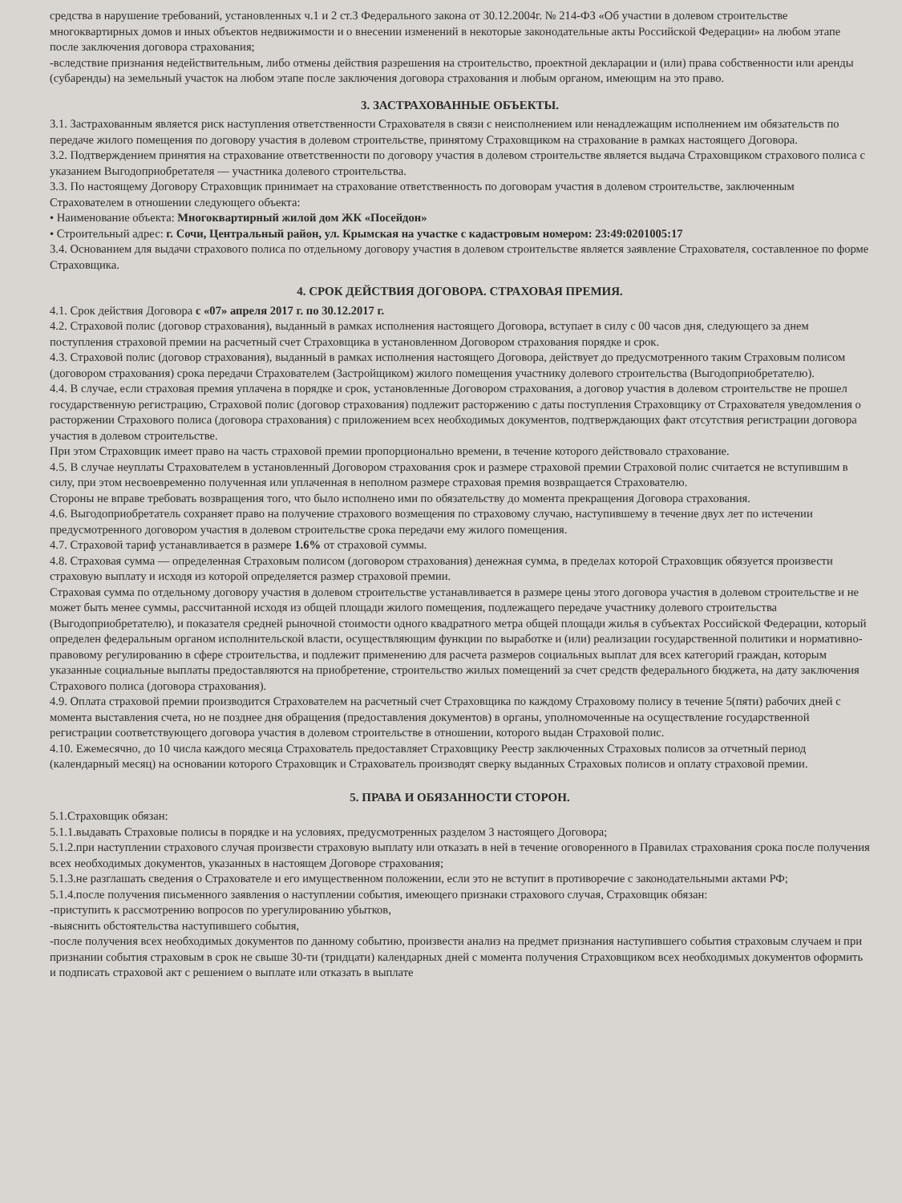средства в нарушение требований, установленных ч.1 и 2 ст.3 Федерального закона от 30.12.2004г. № 214-ФЗ «Об участии в долевом строительстве многоквартирных домов и иных объектов недвижимости и о внесении изменений в некоторые законодательные акты Российской Федерации» на любом этапе после заключения договора страхования;
-вследствие признания недействительным, либо отмены действия разрешения на строительство, проектной декларации и (или) права собственности или аренды (субаренды) на земельный участок на любом этапе после заключения договора страхования и любым органом, имеющим на это право.
3. ЗАСТРАХОВАННЫЕ ОБЪЕКТЫ.
3.1. Застрахованным является риск наступления ответственности Страхователя в связи с неисполнением или ненадлежащим исполнением им обязательств по передаче жилого помещения по договору участия в долевом строительстве, принятому Страховщиком на страхование в рамках настоящего Договора.
3.2. Подтверждением принятия на страхование ответственности по договору участия в долевом строительстве является выдача Страховщиком страхового полиса с указанием Выгодоприобретателя — участника долевого строительства.
3.3. По настоящему Договору Страховщик принимает на страхование ответственность по договорам участия в долевом строительстве, заключенным Страхователем в отношении следующего объекта:
• Наименование объекта: Многоквартирный жилой дом ЖК «Посейдон»
• Строительный адрес: г. Сочи, Центральный район, ул. Крымская на участке с кадастровым номером: 23:49:0201005:17
3.4. Основанием для выдачи страхового полиса по отдельному договору участия в долевом строительстве является заявление Страхователя, составленное по форме Страховщика.
4. СРОК ДЕЙСТВИЯ ДОГОВОРА. СТРАХОВАЯ ПРЕМИЯ.
4.1. Срок действия Договора с «07» апреля 2017 г. по 30.12.2017 г.
4.2. Страховой полис (договор страхования), выданный в рамках исполнения настоящего Договора, вступает в силу с 00 часов дня, следующего за днем поступления страховой премии на расчетный счет Страховщика в установленном Договором страхования порядке и срок.
4.3. Страховой полис (договор страхования), выданный в рамках исполнения настоящего Договора, действует до предусмотренного таким Страховым полисом (договором страхования) срока передачи Страхователем (Застройщиком) жилого помещения участнику долевого строительства (Выгодоприобретателю).
4.4. В случае, если страховая премия уплачена в порядке и срок, установленные Договором страхования, а договор участия в долевом строительстве не прошел государственную регистрацию, Страховой полис (договор страхования) подлежит расторжению с даты поступления Страховщику от Страхователя уведомления о расторжении Страхового полиса (договора страхования) с приложением всех необходимых документов, подтверждающих факт отсутствия регистрации договора участия в долевом строительстве.
При этом Страховщик имеет право на часть страховой премии пропорционально времени, в течение которого действовало страхование.
4.5. В случае неуплаты Страхователем в установленный Договором страхования срок и размере страховой премии Страховой полис считается не вступившим в силу, при этом несвоевременно полученная или уплаченная в неполном размере страховая премия возвращается Страхователю.
Стороны не вправе требовать возвращения того, что было исполнено ими по обязательству до момента прекращения Договора страхования.
4.6. Выгодоприобретатель сохраняет право на получение страхового возмещения по страховому случаю, наступившему в течение двух лет по истечении предусмотренного договором участия в долевом строительстве срока передачи ему жилого помещения.
4.7. Страховой тариф устанавливается в размере 1.6% от страховой суммы.
4.8. Страховая сумма — определенная Страховым полисом (договором страхования) денежная сумма, в пределах которой Страховщик обязуется произвести страховую выплату и исходя из которой определяется размер страховой премии.
Страховая сумма по отдельному договору участия в долевом строительстве устанавливается в размере цены этого договора участия в долевом строительстве и не может быть менее суммы, рассчитанной исходя из общей площади жилого помещения, подлежащего передаче участнику долевого строительства (Выгодоприобретателю), и показателя средней рыночной стоимости одного квадратного метра общей площади жилья в субъектах Российской Федерации, который определен федеральным органом исполнительской власти, осуществляющим функции по выработке и (или) реализации государственной политики и нормативно-правовому регулированию в сфере строительства, и подлежит применению для расчета размеров социальных выплат для всех категорий граждан, которым указанные социальные выплаты предоставляются на приобретение, строительство жилых помещений за счет средств федерального бюджета, на дату заключения Страхового полиса (договора страхования).
4.9. Оплата страховой премии производится Страхователем на расчетный счет Страховщика по каждому Страховому полису в течение 5(пяти) рабочих дней с момента выставления счета, но не позднее дня обращения (предоставления документов) в органы, уполномоченные на осуществление государственной регистрации соответствующего договора участия в долевом строительстве в отношении, которого выдан Страховой полис.
4.10. Ежемесячно, до 10 числа каждого месяца Страхователь предоставляет Страховщику Реестр заключенных Страховых полисов за отчетный период (календарный месяц) на основании которого Страховщик и Страхователь производят сверку выданных Страховых полисов и оплату страховой премии.
5. ПРАВА И ОБЯЗАННОСТИ СТОРОН.
5.1.Страховщик обязан:
5.1.1.выдавать Страховые полисы в порядке и на условиях, предусмотренных разделом 3 настоящего Договора;
5.1.2.при наступлении страхового случая произвести страховую выплату или отказать в ней в течение оговоренного в Правилах страхования срока после получения всех необходимых документов, указанных в настоящем Договоре страхования;
5.1.3.не разглашать сведения о Страхователе и его имущественном положении, если это не вступит в противоречие с законодательными актами РФ;
5.1.4.после получения письменного заявления о наступлении события, имеющего признаки страхового случая, Страховщик обязан:
-приступить к рассмотрению вопросов по урегулированию убытков,
-выяснить обстоятельства наступившего события,
-после получения всех необходимых документов по данному событию, произвести анализ на предмет признания наступившего события страховым случаем и при признании события страховым в срок не свыше 30-ти (тридцати) календарных дней с момента получения Страховщиком всех необходимых документов оформить и подписать страховой акт с решением о выплате или отказать в выплате